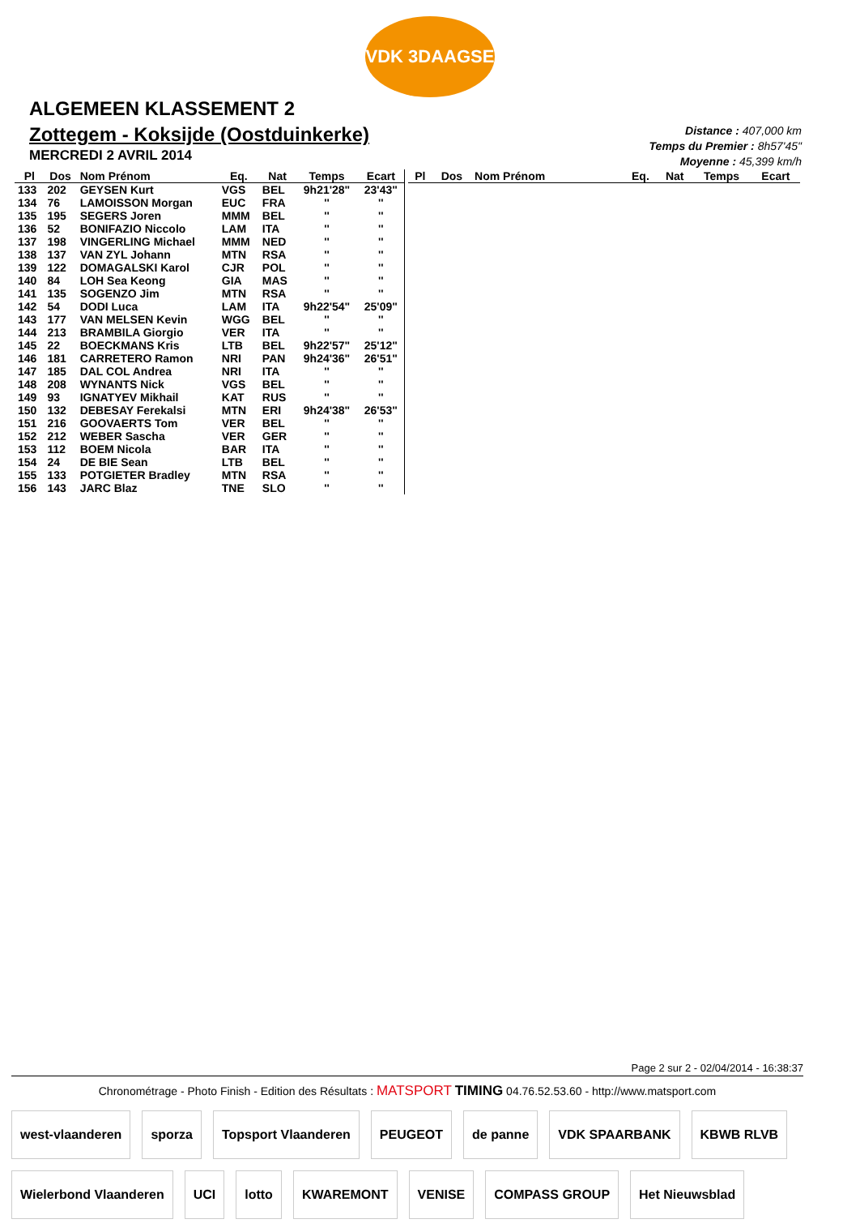VDK 3DAAGSE
ALGEMEEN KLASSEMENT 2
Zottegem - Koksijde (Oostduinkerke)
MERCREDI 2 AVRIL 2014
Distance : 407,000 km
Temps du Premier : 8h57'45"
Moyenne : 45,399 km/h
| Pl | Dos | Nom Prénom | Eq. | Nat | Temps | Ecart |
| --- | --- | --- | --- | --- | --- | --- |
| 133 | 202 | GEYSEN Kurt | VGS | BEL | 9h21'28" | 23'43" |
| 134 | 76 | LAMOISSON Morgan | EUC | FRA | '' | '' |
| 135 | 195 | SEGERS Joren | MMM | BEL | '' | '' |
| 136 | 52 | BONIFAZIO Niccolo | LAM | ITA | '' | '' |
| 137 | 198 | VINGERLING Michael | MMM | NED | '' | '' |
| 138 | 137 | VAN ZYL Johann | MTN | RSA | '' | '' |
| 139 | 122 | DOMAGALSKI Karol | CJR | POL | '' | '' |
| 140 | 84 | LOH Sea Keong | GIA | MAS | '' | '' |
| 141 | 135 | SOGENZO Jim | MTN | RSA | '' | '' |
| 142 | 54 | DODI Luca | LAM | ITA | 9h22'54" | 25'09" |
| 143 | 177 | VAN MELSEN Kevin | WGG | BEL | '' | '' |
| 144 | 213 | BRAMBILA Giorgio | VER | ITA | '' | '' |
| 145 | 22 | BOECKMANS Kris | LTB | BEL | 9h22'57" | 25'12" |
| 146 | 181 | CARRETERO Ramon | NRI | PAN | 9h24'36" | 26'51" |
| 147 | 185 | DAL COL Andrea | NRI | ITA | '' | '' |
| 148 | 208 | WYNANTS Nick | VGS | BEL | '' | '' |
| 149 | 93 | IGNATYEV Mikhail | KAT | RUS | '' | '' |
| 150 | 132 | DEBESAY Ferekalsi | MTN | ERI | 9h24'38" | 26'53" |
| 151 | 216 | GOOVAERTS Tom | VER | BEL | '' | '' |
| 152 | 212 | WEBER Sascha | VER | GER | '' | '' |
| 153 | 112 | BOEM Nicola | BAR | ITA | '' | '' |
| 154 | 24 | DE BIE Sean | LTB | BEL | '' | '' |
| 155 | 133 | POTGIETER Bradley | MTN | RSA | '' | '' |
| 156 | 143 | JARC Blaz | TNE | SLO | '' | '' |
| Pl | Dos | Nom Prénom | Eq. | Nat | Temps | Ecart |
| --- | --- | --- | --- | --- | --- | --- |
Page 2 sur 2 - 02/04/2014 - 16:38:37
Chronométrage - Photo Finish - Edition des Résultats : MATSPORT TIMING 04.76.52.53.60 - http://www.matsport.com
west-vlaanderen sporza Topsport Vlaanderen PEUGEOT de panne VDK SPAARBANK KBWB RLVB Wielerbond Vlaanderen UCI lotto KWAREMONT VENISE COMPASS GROUP Het Nieuwsblad